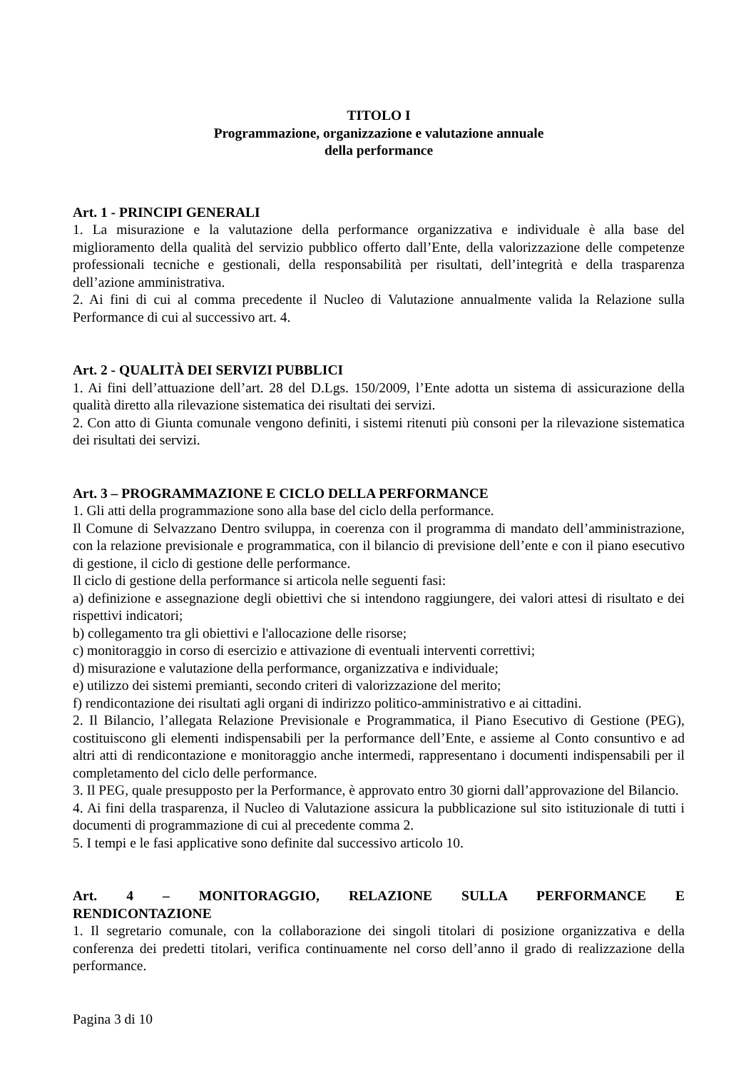TITOLO I
Programmazione, organizzazione e valutazione annuale
della performance
Art. 1 - PRINCIPI GENERALI
1. La misurazione e la valutazione della performance organizzativa e individuale è alla base del miglioramento della qualità del servizio pubblico offerto dall’Ente, della valorizzazione delle competenze professionali tecniche e gestionali, della responsabilità per risultati, dell’integrità e della trasparenza dell’azione amministrativa.
2. Ai fini di cui al comma precedente il Nucleo di Valutazione annualmente valida la Relazione sulla Performance di cui al successivo art. 4.
Art. 2 - QUALITÀ DEI SERVIZI PUBBLICI
1. Ai fini dell’attuazione dell’art. 28 del D.Lgs. 150/2009, l’Ente adotta un sistema di assicurazione della qualità diretto alla rilevazione sistematica dei risultati dei servizi.
2. Con atto di Giunta comunale vengono definiti, i sistemi ritenuti più consoni per la rilevazione sistematica dei risultati dei servizi.
Art. 3 – PROGRAMMAZIONE E CICLO DELLA PERFORMANCE
1. Gli atti della programmazione sono alla base del ciclo della performance.
Il Comune di Selvazzano Dentro sviluppa, in coerenza con il programma di mandato dell’amministrazione, con la relazione previsionale e programmatica, con il bilancio di previsione dell’ente e con il piano esecutivo di gestione, il ciclo di gestione delle performance.
Il ciclo di gestione della performance si articola nelle seguenti fasi:
a) definizione e assegnazione degli obiettivi che si intendono raggiungere, dei valori attesi di risultato e dei rispettivi indicatori;
b) collegamento tra gli obiettivi e l'allocazione delle risorse;
c) monitoraggio in corso di esercizio e attivazione di eventuali interventi correttivi;
d) misurazione e valutazione della performance, organizzativa e individuale;
e) utilizzo dei sistemi premianti, secondo criteri di valorizzazione del merito;
f) rendicontazione dei risultati agli organi di indirizzo politico-amministrativo e ai cittadini.
2. Il Bilancio, l’allegata Relazione Previsionale e Programmatica, il Piano Esecutivo di Gestione (PEG), costituiscono gli elementi indispensabili per la performance dell’Ente, e assieme al Conto consuntivo e ad altri atti di rendicontazione e monitoraggio anche intermedi, rappresentano i documenti indispensabili per il completamento del ciclo delle performance.
3. Il PEG, quale presupposto per la Performance, è approvato entro 30 giorni dall’approvazione del Bilancio.
4. Ai fini della trasparenza, il Nucleo di Valutazione assicura la pubblicazione sul sito istituzionale di tutti i documenti di programmazione di cui al precedente comma 2.
5. I tempi e le fasi applicative sono definite dal successivo articolo 10.
Art. 4 – MONITORAGGIO, RELAZIONE SULLA PERFORMANCE E
RENDICONTAZIONE
1. Il segretario comunale, con la collaborazione dei singoli titolari di posizione organizzativa e della conferenza dei predetti titolari, verifica continuamente nel corso dell’anno il grado di realizzazione della performance.
Pagina 3 di 10